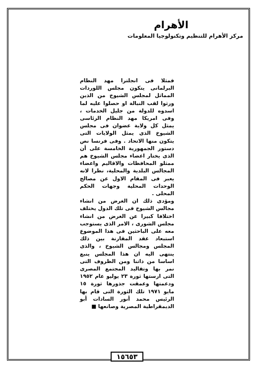الأهرام
مركز الأهرام للتنظيم وتكنولوجيا المعلومات
فمثلا فى انجلترا مهد النظام البرلمانى يتكون مجلس اللوردات المماثل لمجلس الشيوخ من الذين ورثوا لقب النبالة او حصلوا عليه لما اسدوه للدولة من جليل الخدمات ، وفى امريكا مهد النظام الرئاسى يمثل كل ولاية عضوان فى مجلس الشيوخ الذى يمثل الولايات التى يتكون منها الاتحاد . وفى فرنسا نص دستور الجمهورية الخامسة على أن الذى يختار اعضاء مجلس الشيوخ هم ممثلو المحافظات والاقاليم واعضاء المجالس البلدية والمحلية، نظرا لانه يعبر فى المقام الاول عن مصالح الوحدات المحلية وجهات الحكم المحلى .
ومؤدى ذلك ان الغرض من انشاء مجالس الشيوخ فى تلك الدول يختلف اختلافا كبيرا عن الغرض من انشاء مجلس الشورى ، الامر الذى يستوجب معه على الباحثين فى هذا الموضوع استبعاد عقد المقارنة بين ذلك المجلس ومجالس الشيوخ ، والذى ينتهى اليه ان هذا المجلس ينبع اساسا من ذاتنا ومن الظروف التى نمر بها وتقاليد المجتمع المصرى التى ارستها ثورة ٢٣ يوليو عام ١٩٥٢ ودعمتها وعمقت جذورها ثورة ١٥ مايو ١٩٧١ تلك الثورة التى قام بها الرئيس محمد أنور السادات أبو الديمقراطية المصرية وصانعها ■
١٥٦٥٣